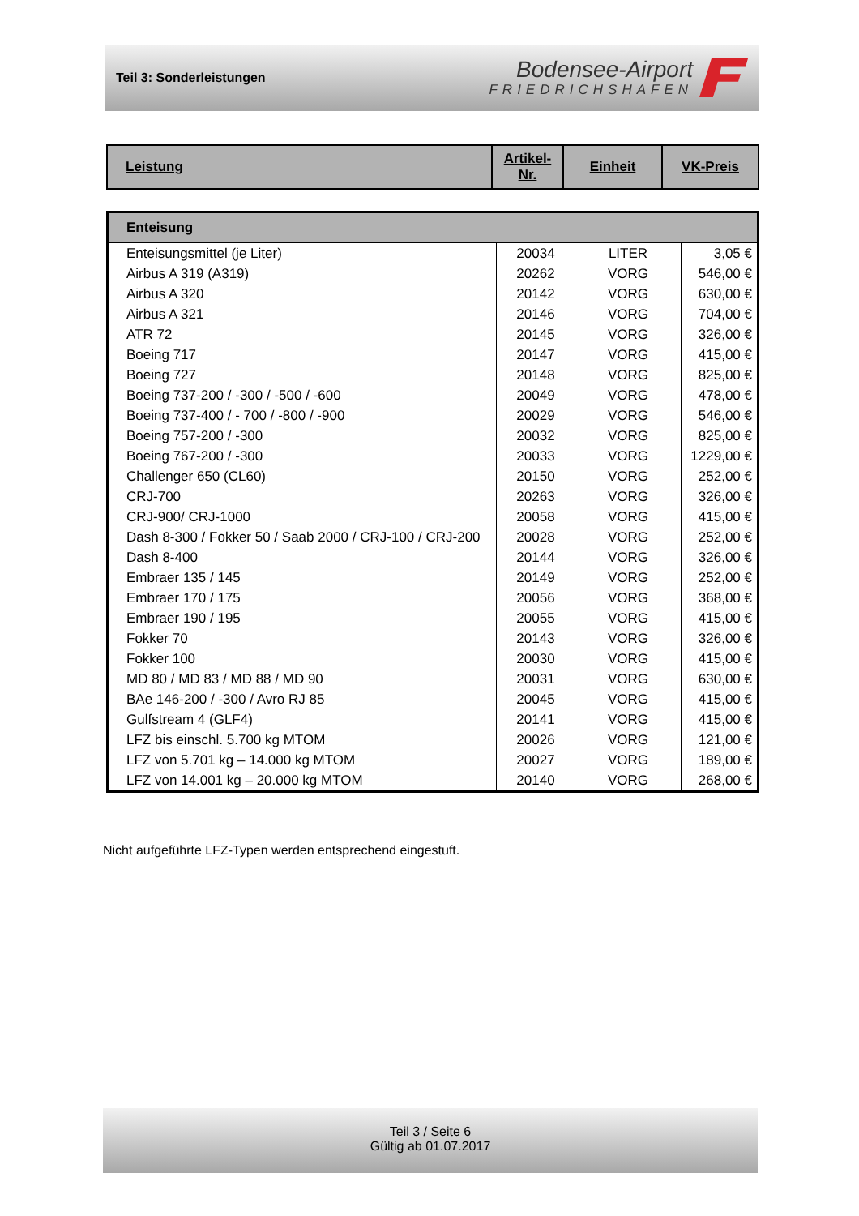Teil 3: Sonderleistungen
Bodensee-Airport
FRIEDRICHSHAFEN
| Leistung | Artikel- Nr. | Einheit | VK-Preis |
| Enteisung | | | |
| Enteisungsmittel (je Liter) | 20034 | LITER | 3,05 € |
| Airbus A 319 (A319) | 20262 | VORG | 546,00 € |
| Airbus A 320 | 20142 | VORG | 630,00 € |
| Airbus A 321 | 20146 | VORG | 704,00 € |
| ATR 72 | 20145 | VORG | 326,00 € |
| Boeing 717 | 20147 | VORG | 415,00 € |
| Boeing 727 | 20148 | VORG | 825,00 € |
| Boeing 737-200 / -300 / -500 / -600 | 20049 | VORG | 478,00 € |
| Boeing 737-400 / - 700 / -800 / -900 | 20029 | VORG | 546,00 € |
| Boeing 757-200 / -300 | 20032 | VORG | 825,00 € |
| Boeing 767-200 / -300 | 20033 | VORG | 1229,00 € |
| Challenger 650 (CL60) | 20150 | VORG | 252,00 € |
| CRJ-700 | 20263 | VORG | 326,00 € |
| CRJ-900/ CRJ-1000 | 20058 | VORG | 415,00 € |
| Dash 8-300 / Fokker 50 / Saab 2000 / CRJ-100 / CRJ-200 | 20028 | VORG | 252,00 € |
| Dash 8-400 | 20144 | VORG | 326,00 € |
| Embraer 135 / 145 | 20149 | VORG | 252,00 € |
| Embraer 170 / 175 | 20056 | VORG | 368,00 € |
| Embraer 190 / 195 | 20055 | VORG | 415,00 € |
| Fokker 70 | 20143 | VORG | 326,00 € |
| Fokker 100 | 20030 | VORG | 415,00 € |
| MD 80 / MD 83 / MD 88 / MD 90 | 20031 | VORG | 630,00 € |
| BAe 146-200 / -300 / Avro RJ 85 | 20045 | VORG | 415,00 € |
| Gulfstream 4 (GLF4) | 20141 | VORG | 415,00 € |
| LFZ bis einschl. 5.700 kg MTOM | 20026 | VORG | 121,00 € |
| LFZ von 5.701 kg – 14.000 kg MTOM | 20027 | VORG | 189,00 € |
| LFZ von 14.001 kg – 20.000 kg MTOM | 20140 | VORG | 268,00 € |
Nicht aufgeführte LFZ-Typen werden entsprechend eingestuft.
Teil 3 / Seite 6
Gültig ab 01.07.2017